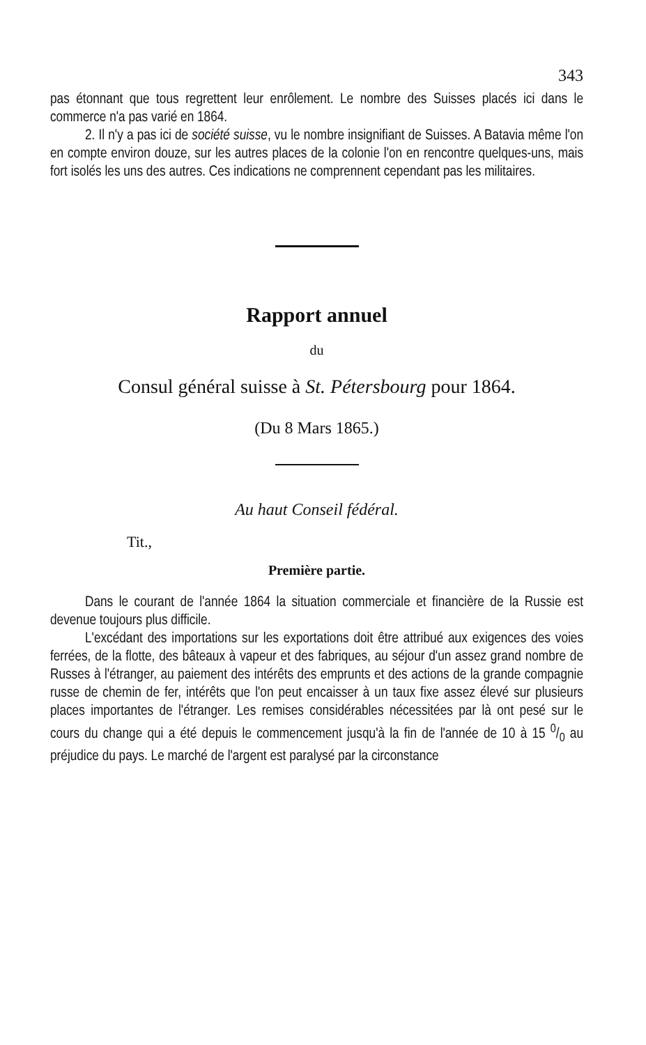343
pas étonnant que tous regrettent leur enrôlement. Le nombre des Suisses placés ici dans le commerce n'a pas varié en 1864.
2. Il n'y a pas ici de société suisse, vu le nombre insignifiant de Suisses. A Batavia même l'on en compte environ douze, sur les autres places de la colonie l'on en rencontre quelques-uns, mais fort isolés les uns des autres. Ces indications ne comprennent cependant pas les militaires.
Rapport annuel
du
Consul général suisse à St. Pétersbourg pour 1864.
(Du 8 Mars 1865.)
Au haut Conseil fédéral.
Tit.,
Première partie.
Dans le courant de l'année 1864 la situation commerciale et financière de la Russie est devenue toujours plus difficile.
L'excédant des importations sur les exportations doit être attribué aux exigences des voies ferrées, de la flotte, des bâteaux à vapeur et des fabriques, au séjour d'un assez grand nombre de Russes à l'étranger, au paiement des intérêts des emprunts et des actions de la grande compagnie russe de chemin de fer, intérêts que l'on peut encaisser à un taux fixe assez élevé sur plusieurs places importantes de l'étranger. Les remises considérables nécessitées par là ont pesé sur le cours du change qui a été depuis le commencement jusqu'à la fin de l'année de 10 à 15 0/0 au préjudice du pays. Le marché de l'argent est paralysé par la circonstance